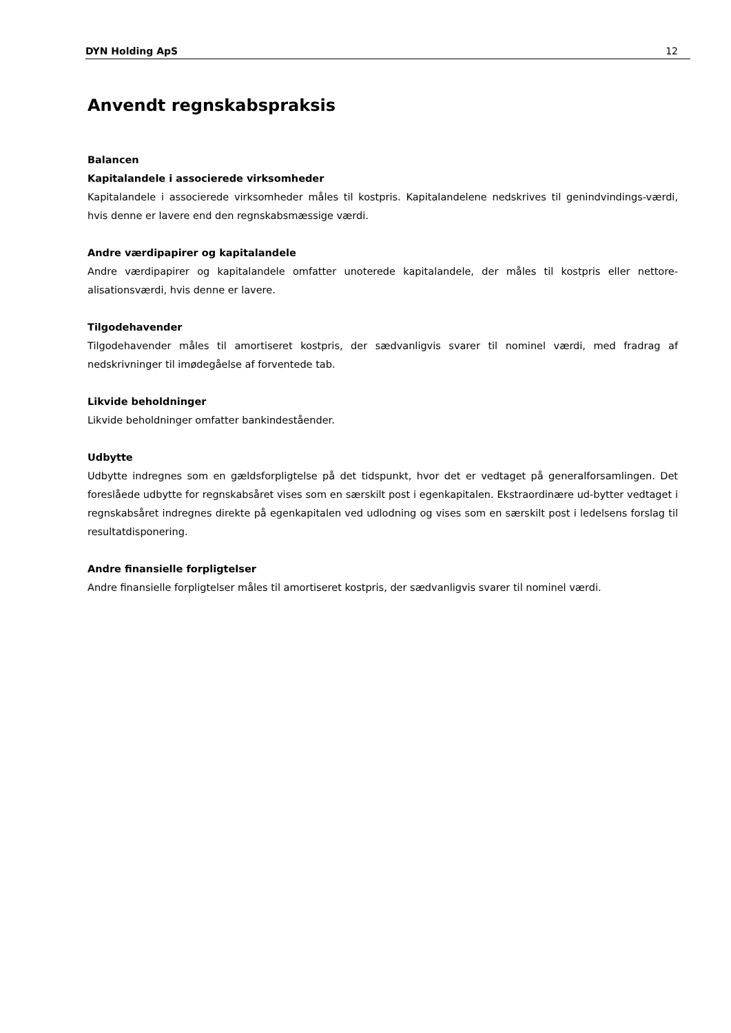DYN Holding ApS 12
Anvendt regnskabspraksis
Balancen
Kapitalandele i associerede virksomheder
Kapitalandele i associerede virksomheder måles til kostpris. Kapitalandelene nedskrives til genindvindings-værdi, hvis denne er lavere end den regnskabsmæssige værdi.
Andre værdipapirer og kapitalandele
Andre værdipapirer og kapitalandele omfatter unoterede kapitalandele, der måles til kostpris eller nettore-alisationsværdi, hvis denne er lavere.
Tilgodehavender
Tilgodehavender måles til amortiseret kostpris, der sædvanligvis svarer til nominel værdi, med fradrag af nedskrivninger til imødegåelse af forventede tab.
Likvide beholdninger
Likvide beholdninger omfatter bankindeståender.
Udbytte
Udbytte indregnes som en gældsforpligtelse på det tidspunkt, hvor det er vedtaget på generalforsamlingen. Det foreslåede udbytte for regnskabsåret vises som en særskilt post i egenkapitalen. Ekstraordinære ud-bytter vedtaget i regnskabsåret indregnes direkte på egenkapitalen ved udlodning og vises som en særskilt post i ledelsens forslag til resultatdisponering.
Andre finansielle forpligtelser
Andre finansielle forpligtelser måles til amortiseret kostpris, der sædvanligvis svarer til nominel værdi.